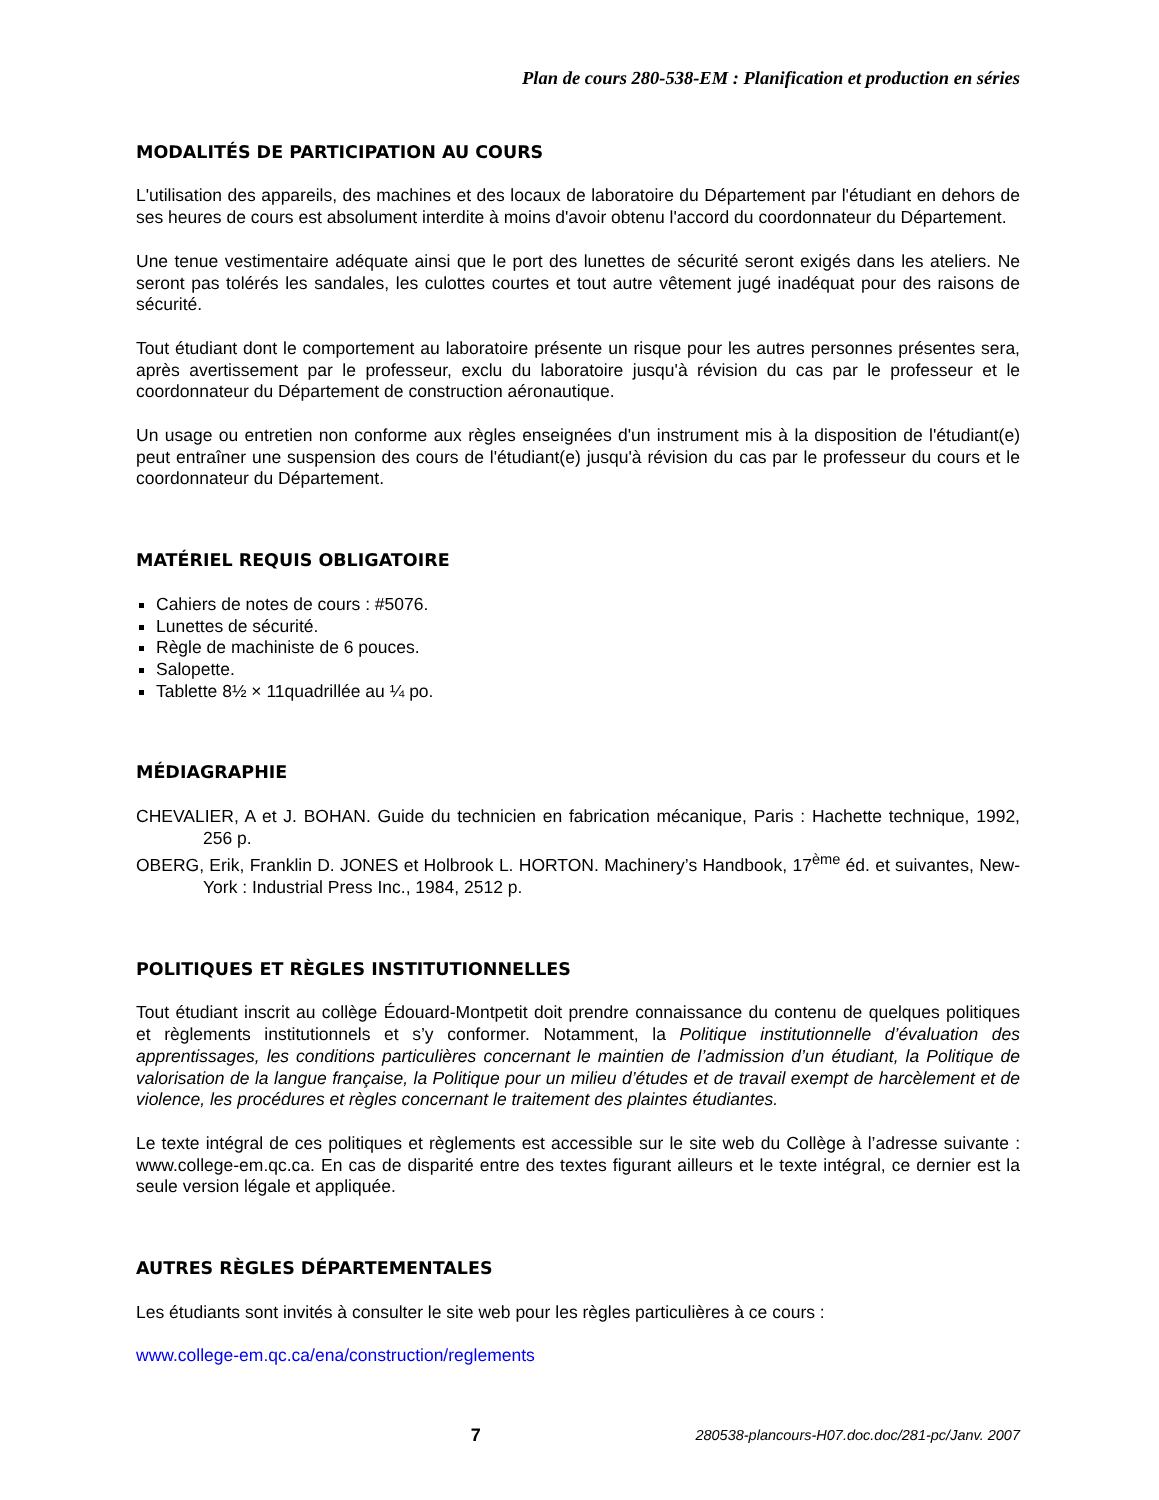Plan de cours 280-538-EM : Planification et production en séries
MODALITÉS DE PARTICIPATION AU COURS
L'utilisation des appareils, des machines et des locaux de laboratoire du Département par l'étudiant en dehors de ses heures de cours est absolument interdite à moins d'avoir obtenu l'accord du coordonnateur du Département.
Une tenue vestimentaire adéquate ainsi que le port des lunettes de sécurité seront exigés dans les ateliers. Ne seront pas tolérés les sandales, les culottes courtes et tout autre vêtement jugé inadéquat pour des raisons de sécurité.
Tout étudiant dont le comportement au laboratoire présente un risque pour les autres personnes présentes sera, après avertissement par le professeur, exclu du laboratoire jusqu'à révision du cas par le professeur et le coordonnateur du Département de construction aéronautique.
Un usage ou entretien non conforme aux règles enseignées d'un instrument mis à la disposition de l'étudiant(e) peut entraîner une suspension des cours de l'étudiant(e) jusqu'à révision du cas par le professeur du cours et le coordonnateur du Département.
MATÉRIEL REQUIS OBLIGATOIRE
Cahiers de notes de cours : #5076.
Lunettes de sécurité.
Règle de machiniste de 6 pouces.
Salopette.
Tablette 8½ × 11quadrillée au ¼ po.
MÉDIAGRAPHIE
CHEVALIER, A et J. BOHAN. Guide du technicien en fabrication mécanique, Paris : Hachette technique, 1992, 256 p.
OBERG, Erik, Franklin D. JONES et Holbrook L. HORTON. Machinery’s Handbook, 17<sup>ème</sup> éd. et suivantes, New-York : Industrial Press Inc., 1984, 2512 p.
POLITIQUES ET RÈGLES INSTITUTIONNELLES
Tout étudiant inscrit au collège Édouard-Montpetit doit prendre connaissance du contenu de quelques politiques et règlements institutionnels et s’y conformer. Notamment, la Politique institutionnelle d’évaluation des apprentissages, les conditions particulières concernant le maintien de l’admission d’un étudiant, la Politique de valorisation de la langue française, la Politique pour un milieu d’études et de travail exempt de harcèlement et de violence, les procédures et règles concernant le traitement des plaintes étudiantes.
Le texte intégral de ces politiques et règlements est accessible sur le site web du Collège à l’adresse suivante : www.college-em.qc.ca. En cas de disparité entre des textes figurant ailleurs et le texte intégral, ce dernier est la seule version légale et appliquée.
AUTRES RÈGLES DÉPARTEMENTALES
Les étudiants sont invités à consulter le site web pour les règles particulières à ce cours :
www.college-em.qc.ca/ena/construction/reglements
7 280538-plancours-H07.doc.doc/281-pc/Janv. 2007